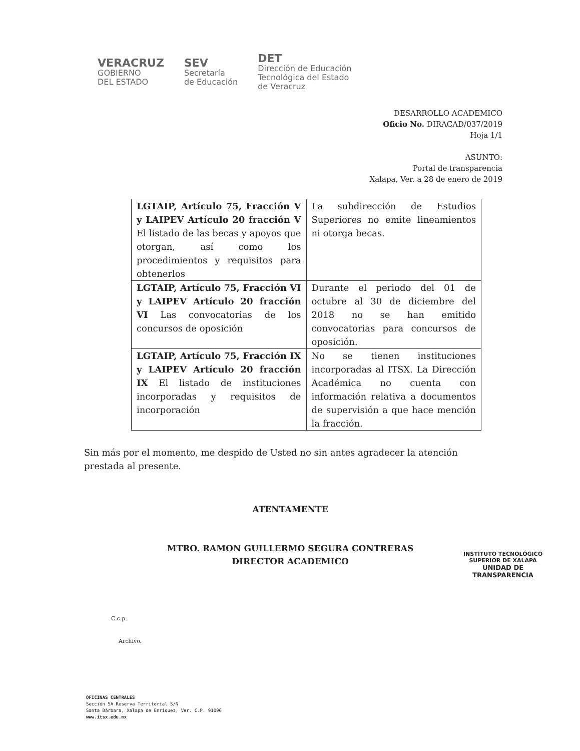VERACRUZ
GOBIERNO
DEL ESTADO
SEV
Secretaría
de Educación
DET
Dirección de Educación
Tecnológica del Estado
de Veracruz
DESARROLLO ACADEMICO
Oficio No. DIRACAD/037/2019
Hoja 1/1
ASUNTO:
Portal de transparencia
Xalapa, Ver. a 28 de enero de 2019
| LGTAIP, Artículo 75, Fracción V y LAIPEV Artículo 20 fracción V El listado de las becas y apoyos que otorgan, así como los procedimientos y requisitos para obtenerlos | La subdirección de Estudios Superiores no emite lineamientos ni otorga becas. |
| LGTAIP, Artículo 75, Fracción VI y LAIPEV Artículo 20 fracción VI Las convocatorias de los concursos de oposición | Durante el periodo del 01 de octubre al 30 de diciembre del 2018 no se han emitido convocatorias para concursos de oposición. |
| LGTAIP, Artículo 75, Fracción IX y LAIPEV Artículo 20 fracción IX El listado de instituciones incorporadas y requisitos de incorporación | No se tienen instituciones incorporadas al ITSX. La Dirección Académica no cuenta con información relativa a documentos de supervisión a que hace mención la fracción. |
Sin más por el momento, me despido de Usted no sin antes agradecer la atención prestada al presente.
ATENTAMENTE
MTRO. RAMON GUILLERMO SEGURA CONTRERAS
DIRECTOR ACADEMICO
INSTITUTO TECNOLÓGICO SUPERIOR DE XALAPA
UNIDAD DE TRANSPARENCIA
C.c.p.
Archivo.
OFICINAS CENTRALES
Sección 5A Reserva Territorial S/N
Santa Bárbara, Xalapa de Enríquez, Ver. C.P. 91096
www.itsx.edu.mx